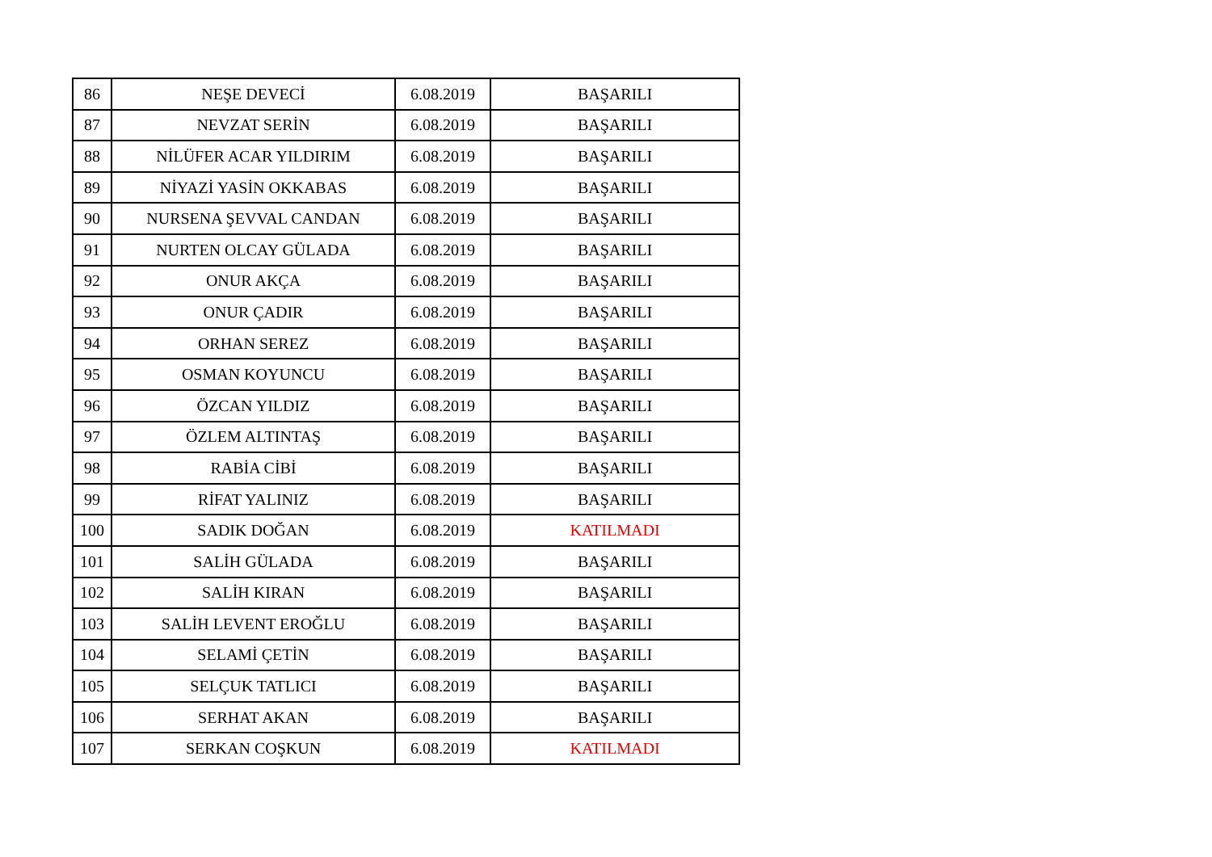| 86 | NEŞE DEVECİ | 6.08.2019 | BAŞARILI |
| 87 | NEVZAT SERİN | 6.08.2019 | BAŞARILI |
| 88 | NİLÜFER ACAR YILDIRIM | 6.08.2019 | BAŞARILI |
| 89 | NİYAZİ YASİN OKKABAS | 6.08.2019 | BAŞARILI |
| 90 | NURSENA ŞEVVAL CANDAN | 6.08.2019 | BAŞARILI |
| 91 | NURTEN OLCAY GÜLADA | 6.08.2019 | BAŞARILI |
| 92 | ONUR AKÇA | 6.08.2019 | BAŞARILI |
| 93 | ONUR ÇADIR | 6.08.2019 | BAŞARILI |
| 94 | ORHAN SEREZ | 6.08.2019 | BAŞARILI |
| 95 | OSMAN KOYUNCU | 6.08.2019 | BAŞARILI |
| 96 | ÖZCAN YILDIZ | 6.08.2019 | BAŞARILI |
| 97 | ÖZLEM ALTINTAŞ | 6.08.2019 | BAŞARILI |
| 98 | RABİA CİBİ | 6.08.2019 | BAŞARILI |
| 99 | RİFAT YALINIZ | 6.08.2019 | BAŞARILI |
| 100 | SADIK DOĞAN | 6.08.2019 | KATILMADI |
| 101 | SALİH GÜLADA | 6.08.2019 | BAŞARILI |
| 102 | SALİH KIRAN | 6.08.2019 | BAŞARILI |
| 103 | SALİH LEVENT EROĞLU | 6.08.2019 | BAŞARILI |
| 104 | SELAMİ ÇETİN | 6.08.2019 | BAŞARILI |
| 105 | SELÇUK TATLICI | 6.08.2019 | BAŞARILI |
| 106 | SERHAT AKAN | 6.08.2019 | BAŞARILI |
| 107 | SERKAN COŞKUN | 6.08.2019 | KATILMADI |